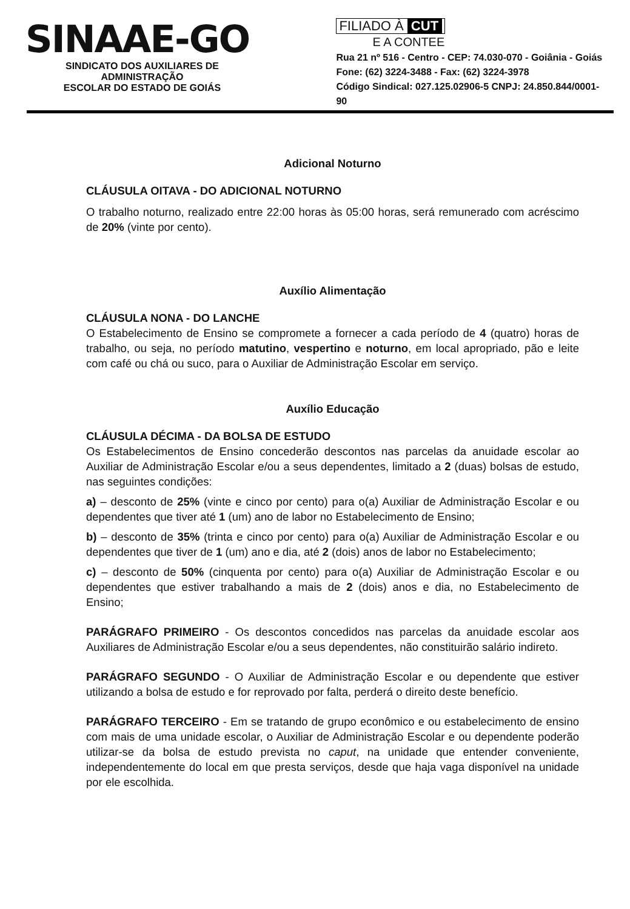SINAAE-GO
SINDICATO DOS AUXILIARES DE ADMINISTRAÇÃO
ESCOLAR DO ESTADO DE GOIÁS
FILIADO À CUT
E A CONTEE
Rua 21 nº 516 - Centro - CEP: 74.030-070 - Goiânia - Goiás
Fone: (62) 3224-3488 - Fax: (62) 3224-3978
Código Sindical: 027.125.02906-5 CNPJ: 24.850.844/0001-90
Adicional Noturno
CLÁUSULA OITAVA - DO ADICIONAL NOTURNO
O trabalho noturno, realizado entre 22:00 horas às 05:00 horas, será remunerado com acréscimo de 20% (vinte por cento).
Auxílio Alimentação
CLÁUSULA NONA - DO LANCHE
O Estabelecimento de Ensino se compromete a fornecer a cada período de 4 (quatro) horas de trabalho, ou seja, no período matutino, vespertino e noturno, em local apropriado, pão e leite com café ou chá ou suco, para o Auxiliar de Administração Escolar em serviço.
Auxílio Educação
CLÁUSULA DÉCIMA - DA BOLSA DE ESTUDO
Os Estabelecimentos de Ensino concederão descontos nas parcelas da anuidade escolar ao Auxiliar de Administração Escolar e/ou a seus dependentes, limitado a 2 (duas) bolsas de estudo, nas seguintes condições:
a) – desconto de 25% (vinte e cinco por cento) para o(a) Auxiliar de Administração Escolar e ou dependentes que tiver até 1 (um) ano de labor no Estabelecimento de Ensino;
b) – desconto de 35% (trinta e cinco por cento) para o(a) Auxiliar de Administração Escolar e ou dependentes que tiver de 1 (um) ano e dia, até 2 (dois) anos de labor no Estabelecimento;
c) – desconto de 50% (cinquenta por cento) para o(a) Auxiliar de Administração Escolar e ou dependentes que estiver trabalhando a mais de 2 (dois) anos e dia, no Estabelecimento de Ensino;
PARÁGRAFO PRIMEIRO - Os descontos concedidos nas parcelas da anuidade escolar aos Auxiliares de Administração Escolar e/ou a seus dependentes, não constituirão salário indireto.
PARÁGRAFO SEGUNDO - O Auxiliar de Administração Escolar e ou dependente que estiver utilizando a bolsa de estudo e for reprovado por falta, perderá o direito deste benefício.
PARÁGRAFO TERCEIRO - Em se tratando de grupo econômico e ou estabelecimento de ensino com mais de uma unidade escolar, o Auxiliar de Administração Escolar e ou dependente poderão utilizar-se da bolsa de estudo prevista no caput, na unidade que entender conveniente, independentemente do local em que presta serviços, desde que haja vaga disponível na unidade por ele escolhida.